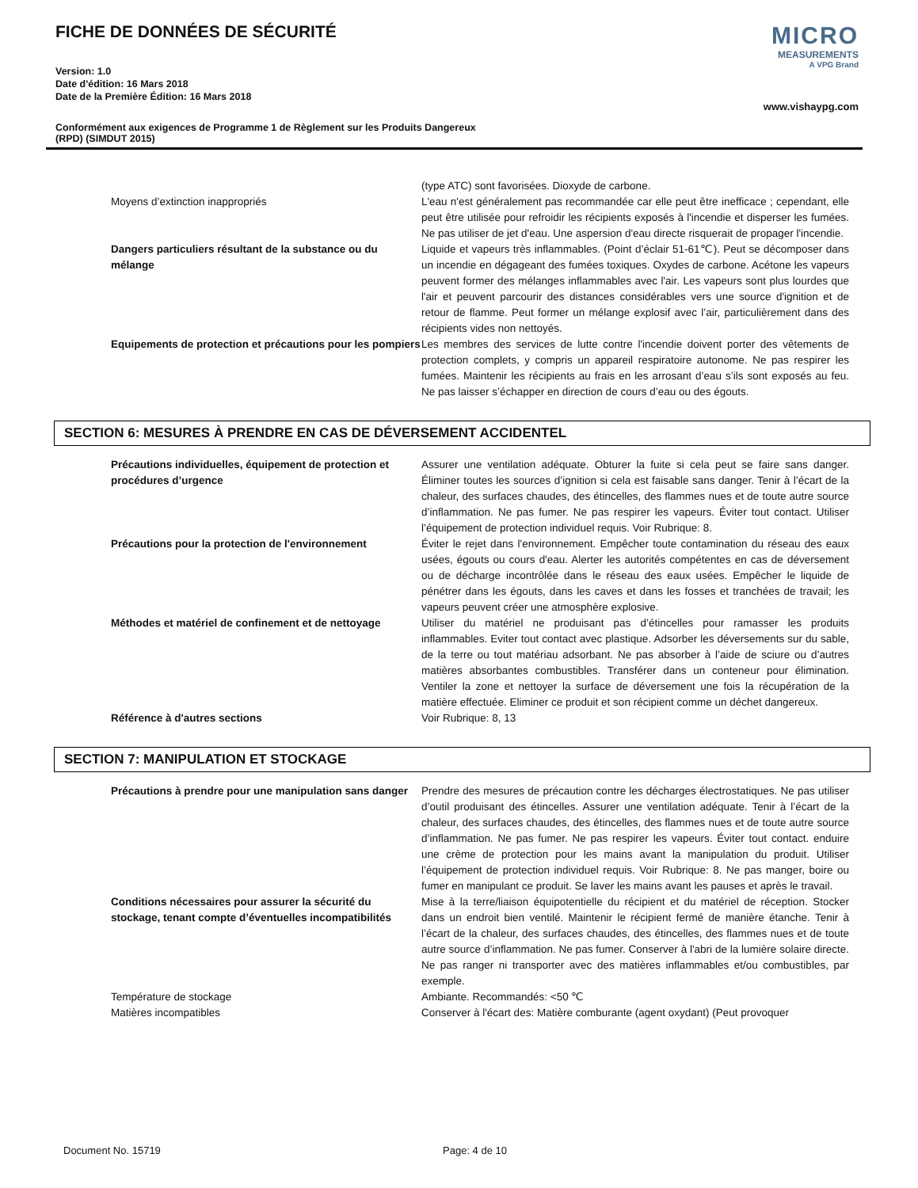FICHE DE DONNÉES DE SÉCURITÉ
Version: 1.0
Date d'édition: 16 Mars 2018
Date de la Première Édition: 16 Mars 2018
MICRO
MEASUREMENTS
A VPG Brand
www.vishaypg.com
Conformément aux exigences de Programme 1 de Règlement sur les Produits Dangereux
(RPD) (SIMDUT 2015)
| | (type ATC) sont favorisées. Dioxyde de carbone. |
| Moyens d’extinction inappropriés | L'eau n'est généralement pas recommandée car elle peut être inefficace ; cependant, elle peut être utilisée pour refroidir les récipients exposés à l'incendie et disperser les fumées. Ne pas utiliser de jet d'eau. Une aspersion d'eau directe risquerait de propager l'incendie. |
| Dangers particuliers résultant de la substance ou du mélange | Liquide et vapeurs très inflammables. (Point d’éclair 51-61℃). Peut se décomposer dans un incendie en dégageant des fumées toxiques. Oxydes de carbone. Acétone les vapeurs peuvent former des mélanges inflammables avec l'air. Les vapeurs sont plus lourdes que l'air et peuvent parcourir des distances considérables vers une source d'ignition et de retour de flamme. Peut former un mélange explosif avec l’air, particulièrement dans des récipients vides non nettoyés. |
| Equipements de protection et précautions pour les pompiers | Les membres des services de lutte contre l'incendie doivent porter des vêtements de protection complets, y compris un appareil respiratoire autonome. Ne pas respirer les fumées. Maintenir les récipients au frais en les arrosant d’eau s’ils sont exposés au feu. Ne pas laisser s’échapper en direction de cours d’eau ou des égouts. |
SECTION 6: MESURES À PRENDRE EN CAS DE DÉVERSEMENT ACCIDENTEL
| Précautions individuelles, équipement de protection et procédures d’urgence | Assurer une ventilation adéquate. Obturer la fuite si cela peut se faire sans danger. Éliminer toutes les sources d’ignition si cela est faisable sans danger. Tenir à l’écart de la chaleur, des surfaces chaudes, des étincelles, des flammes nues et de toute autre source d’inflammation. Ne pas fumer. Ne pas respirer les vapeurs. Éviter tout contact. Utiliser l’équipement de protection individuel requis. Voir Rubrique: 8. |
| Précautions pour la protection de l'environnement | Éviter le rejet dans l'environnement. Empêcher toute contamination du réseau des eaux usées, égouts ou cours d'eau. Alerter les autorités compétentes en cas de déversement ou de décharge incontrôlée dans le réseau des eaux usées. Empêcher le liquide de pénétrer dans les égouts, dans les caves et dans les fosses et tranchées de travail; les vapeurs peuvent créer une atmosphère explosive. |
| Méthodes et matériel de confinement et de nettoyage | Utiliser du matériel ne produisant pas d’étincelles pour ramasser les produits inflammables. Eviter tout contact avec plastique. Adsorber les déversements sur du sable, de la terre ou tout matériau adsorbant. Ne pas absorber à l’aide de sciure ou d’autres matières absorbantes combustibles. Transférer dans un conteneur pour élimination. Ventiler la zone et nettoyer la surface de déversement une fois la récupération de la matière effectuée. Eliminer ce produit et son récipient comme un déchet dangereux. |
| Référence à d'autres sections | Voir Rubrique: 8, 13 |
SECTION 7: MANIPULATION ET STOCKAGE
| Précautions à prendre pour une manipulation sans danger | Prendre des mesures de précaution contre les décharges électrostatiques. Ne pas utiliser d’outil produisant des étincelles. Assurer une ventilation adéquate. Tenir à l’écart de la chaleur, des surfaces chaudes, des étincelles, des flammes nues et de toute autre source d’inflammation. Ne pas fumer. Ne pas respirer les vapeurs. Éviter tout contact. enduire une crème de protection pour les mains avant la manipulation du produit. Utiliser l’équipement de protection individuel requis. Voir Rubrique: 8. Ne pas manger, boire ou fumer en manipulant ce produit. Se laver les mains avant les pauses et après le travail. |
| Conditions nécessaires pour assurer la sécurité du stockage, tenant compte d’éventuelles incompatibilités | Mise à la terre/liaison équipotentielle du récipient et du matériel de réception. Stocker dans un endroit bien ventilé. Maintenir le récipient fermé de manière étanche. Tenir à l’écart de la chaleur, des surfaces chaudes, des étincelles, des flammes nues et de toute autre source d’inflammation. Ne pas fumer. Conserver à l'abri de la lumière solaire directe. Ne pas ranger ni transporter avec des matières inflammables et/ou combustibles, par exemple. |
| Température de stockage | Ambiante. Recommandés: <50 ℃ |
| Matières incompatibles | Conserver à l'écart des: Matière comburante (agent oxydant) (Peut provoquer |
Document No. 15719 Page: 4 de 10